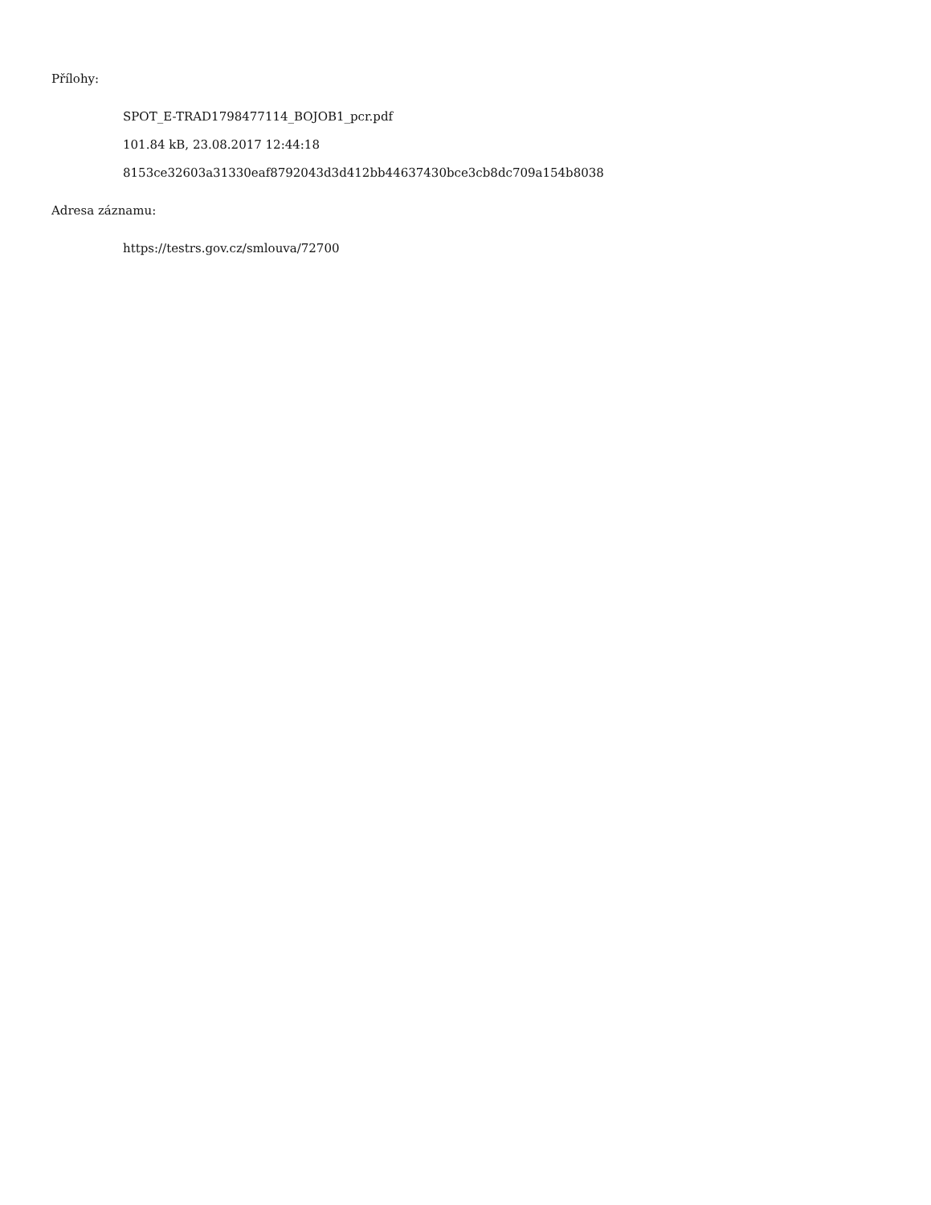Přílohy:
SPOT_E-TRAD1798477114_BOJOB1_pcr.pdf
101.84 kB, 23.08.2017 12:44:18
8153ce32603a31330eaf8792043d3d412bb44637430bce3cb8dc709a154b8038
Adresa záznamu:
https://testrs.gov.cz/smlouva/72700